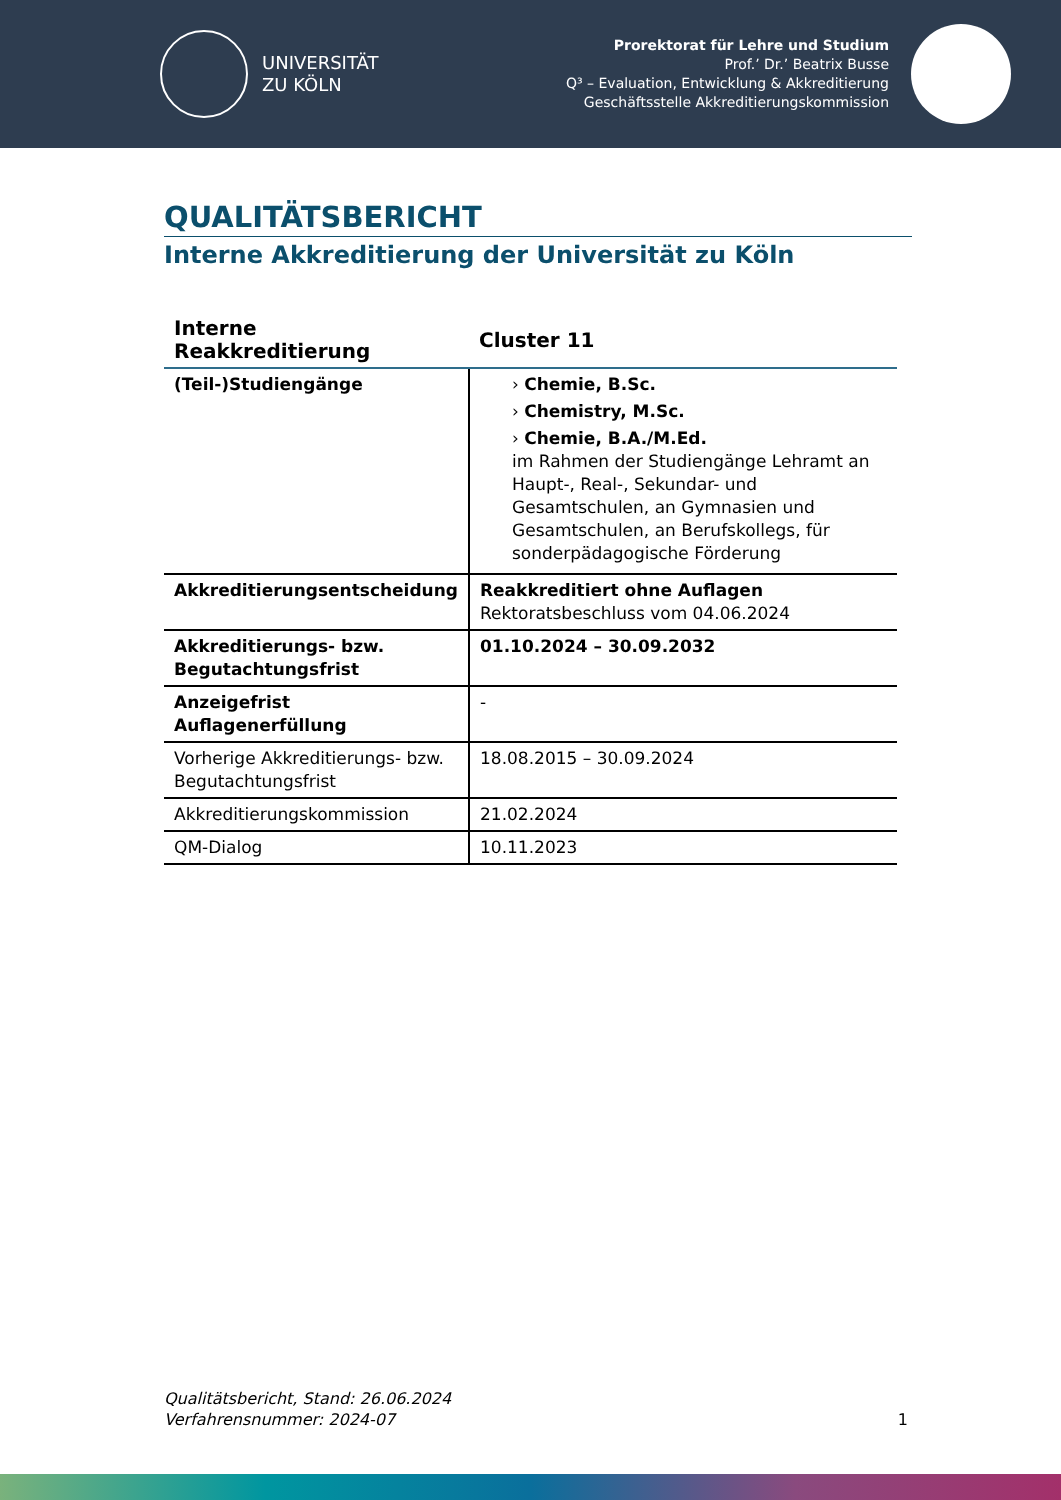UNIVERSITÄT
ZU KÖLN
Prorektorat für Lehre und Studium
Prof.’ Dr.’ Beatrix Busse
Q³ – Evaluation, Entwicklung & Akkreditierung
Geschäftsstelle Akkreditierungskommission
QUALITÄTSBERICHT
Interne Akkreditierung der Universität zu Köln
| Interne Reakkreditierung | Cluster 11 |
| --- | --- |
| (Teil-)Studiengänge | › Chemie, B.Sc. › Chemistry, M.Sc. › Chemie, B.A./M.Ed. im Rahmen der Studiengänge Lehramt an Haupt-, Real-, Sekundar- und Gesamtschulen, an Gymnasien und Gesamtschulen, an Berufskollegs, für sonderpädagogische Förderung |
| Akkreditierungsentscheidung | Reakkreditiert ohne Auflagen Rektoratsbeschluss vom 04.06.2024 |
| Akkreditierungs- bzw. Begutachtungsfrist | 01.10.2024 – 30.09.2032 |
| Anzeigefrist Auflagenerfüllung | - |
| Vorherige Akkreditierungs- bzw. Begutachtungsfrist | 18.08.2015 – 30.09.2024 |
| Akkreditierungskommission | 21.02.2024 |
| QM-Dialog | 10.11.2023 |
Qualitätsbericht, Stand: 26.06.2024
Verfahrensnummer: 2024-07
1